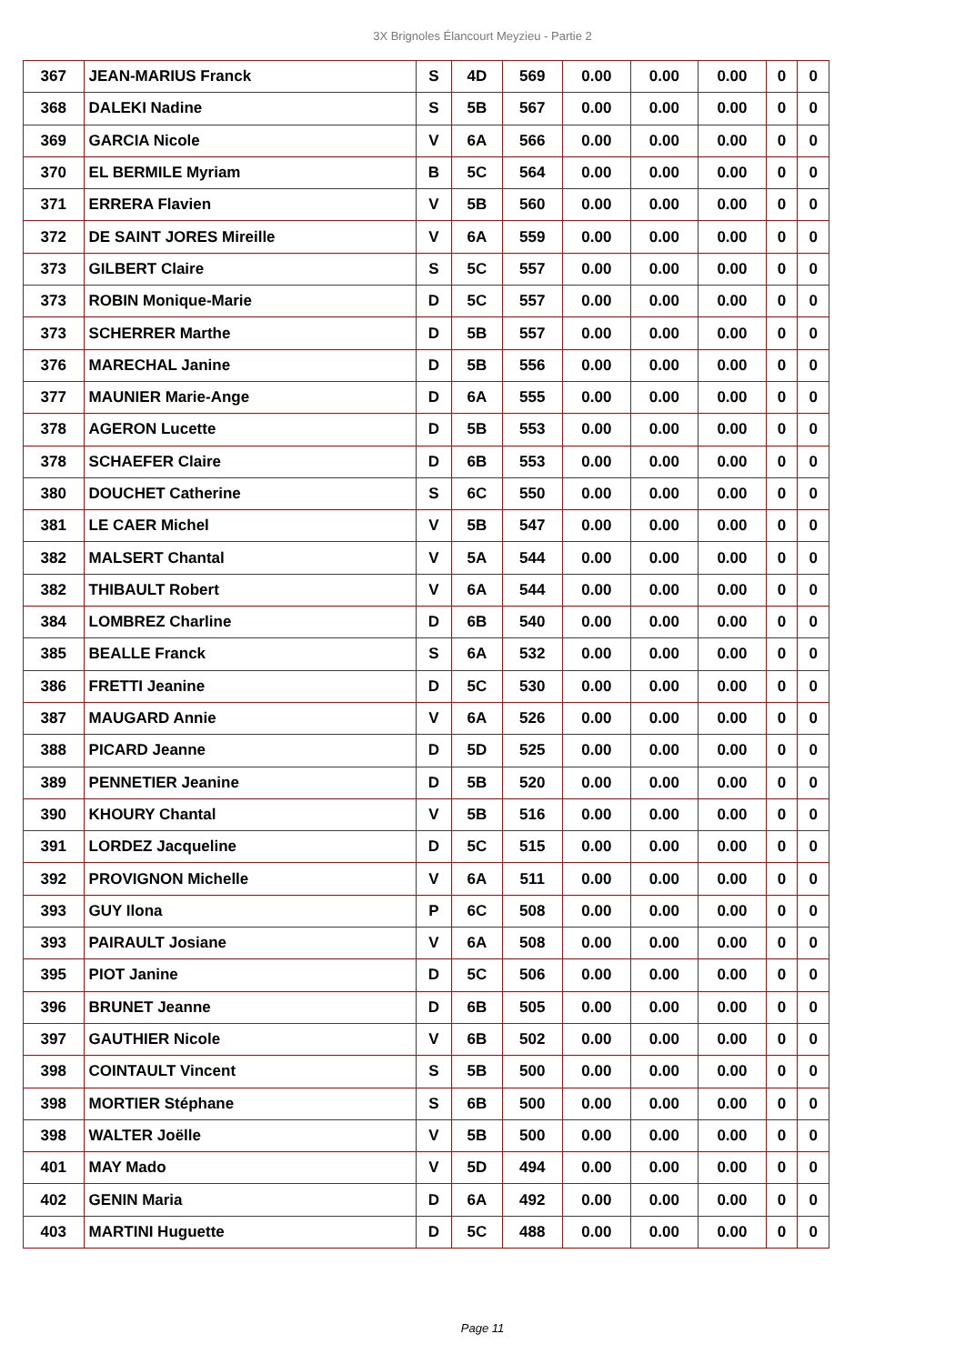3X Brignoles Élancourt Meyzieu - Partie 2
| 367 | JEAN-MARIUS Franck | S | 4D | 569 | 0.00 | 0.00 | 0.00 | 0 | 0 |
| 368 | DALEKI Nadine | S | 5B | 567 | 0.00 | 0.00 | 0.00 | 0 | 0 |
| 369 | GARCIA Nicole | V | 6A | 566 | 0.00 | 0.00 | 0.00 | 0 | 0 |
| 370 | EL BERMILE Myriam | B | 5C | 564 | 0.00 | 0.00 | 0.00 | 0 | 0 |
| 371 | ERRERA Flavien | V | 5B | 560 | 0.00 | 0.00 | 0.00 | 0 | 0 |
| 372 | DE SAINT JORES Mireille | V | 6A | 559 | 0.00 | 0.00 | 0.00 | 0 | 0 |
| 373 | GILBERT Claire | S | 5C | 557 | 0.00 | 0.00 | 0.00 | 0 | 0 |
| 373 | ROBIN Monique-Marie | D | 5C | 557 | 0.00 | 0.00 | 0.00 | 0 | 0 |
| 373 | SCHERRER Marthe | D | 5B | 557 | 0.00 | 0.00 | 0.00 | 0 | 0 |
| 376 | MARECHAL Janine | D | 5B | 556 | 0.00 | 0.00 | 0.00 | 0 | 0 |
| 377 | MAUNIER Marie-Ange | D | 6A | 555 | 0.00 | 0.00 | 0.00 | 0 | 0 |
| 378 | AGERON Lucette | D | 5B | 553 | 0.00 | 0.00 | 0.00 | 0 | 0 |
| 378 | SCHAEFER Claire | D | 6B | 553 | 0.00 | 0.00 | 0.00 | 0 | 0 |
| 380 | DOUCHET Catherine | S | 6C | 550 | 0.00 | 0.00 | 0.00 | 0 | 0 |
| 381 | LE CAER Michel | V | 5B | 547 | 0.00 | 0.00 | 0.00 | 0 | 0 |
| 382 | MALSERT Chantal | V | 5A | 544 | 0.00 | 0.00 | 0.00 | 0 | 0 |
| 382 | THIBAULT Robert | V | 6A | 544 | 0.00 | 0.00 | 0.00 | 0 | 0 |
| 384 | LOMBREZ Charline | D | 6B | 540 | 0.00 | 0.00 | 0.00 | 0 | 0 |
| 385 | BEALLE Franck | S | 6A | 532 | 0.00 | 0.00 | 0.00 | 0 | 0 |
| 386 | FRETTI Jeanine | D | 5C | 530 | 0.00 | 0.00 | 0.00 | 0 | 0 |
| 387 | MAUGARD Annie | V | 6A | 526 | 0.00 | 0.00 | 0.00 | 0 | 0 |
| 388 | PICARD Jeanne | D | 5D | 525 | 0.00 | 0.00 | 0.00 | 0 | 0 |
| 389 | PENNETIER Jeanine | D | 5B | 520 | 0.00 | 0.00 | 0.00 | 0 | 0 |
| 390 | KHOURY Chantal | V | 5B | 516 | 0.00 | 0.00 | 0.00 | 0 | 0 |
| 391 | LORDEZ Jacqueline | D | 5C | 515 | 0.00 | 0.00 | 0.00 | 0 | 0 |
| 392 | PROVIGNON Michelle | V | 6A | 511 | 0.00 | 0.00 | 0.00 | 0 | 0 |
| 393 | GUY Ilona | P | 6C | 508 | 0.00 | 0.00 | 0.00 | 0 | 0 |
| 393 | PAIRAULT Josiane | V | 6A | 508 | 0.00 | 0.00 | 0.00 | 0 | 0 |
| 395 | PIOT Janine | D | 5C | 506 | 0.00 | 0.00 | 0.00 | 0 | 0 |
| 396 | BRUNET Jeanne | D | 6B | 505 | 0.00 | 0.00 | 0.00 | 0 | 0 |
| 397 | GAUTHIER Nicole | V | 6B | 502 | 0.00 | 0.00 | 0.00 | 0 | 0 |
| 398 | COINTAULT Vincent | S | 5B | 500 | 0.00 | 0.00 | 0.00 | 0 | 0 |
| 398 | MORTIER Stéphane | S | 6B | 500 | 0.00 | 0.00 | 0.00 | 0 | 0 |
| 398 | WALTER Joëlle | V | 5B | 500 | 0.00 | 0.00 | 0.00 | 0 | 0 |
| 401 | MAY Mado | V | 5D | 494 | 0.00 | 0.00 | 0.00 | 0 | 0 |
| 402 | GENIN Maria | D | 6A | 492 | 0.00 | 0.00 | 0.00 | 0 | 0 |
| 403 | MARTINI Huguette | D | 5C | 488 | 0.00 | 0.00 | 0.00 | 0 | 0 |
Page 11